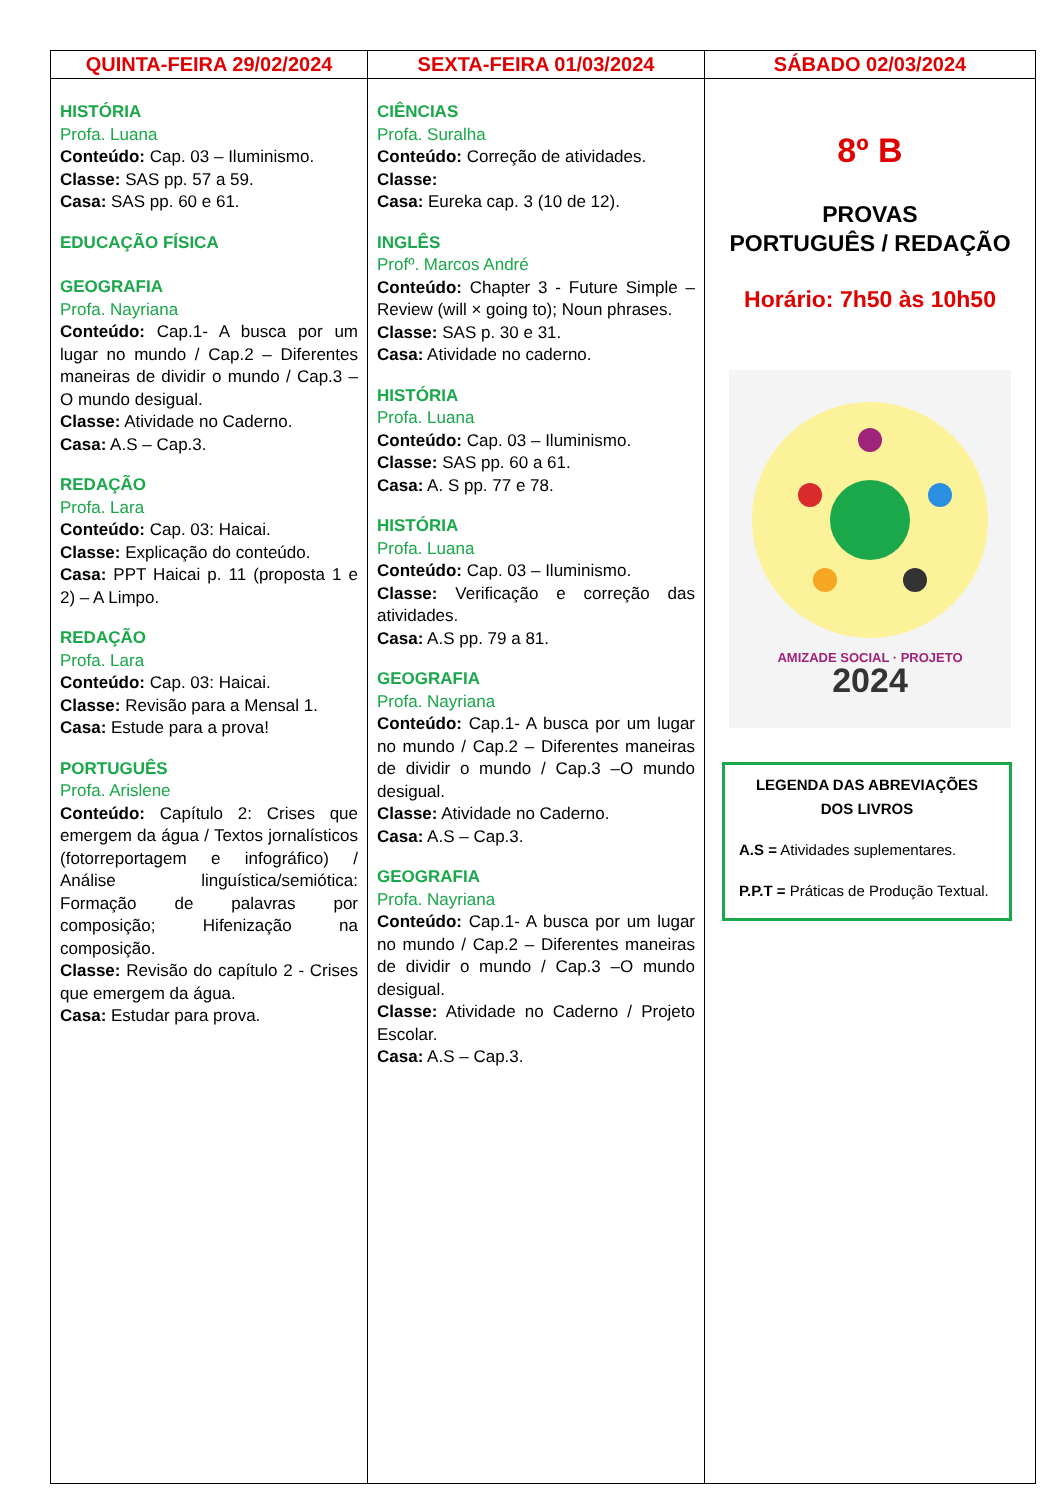| QUINTA-FEIRA 29/02/2024 | SEXTA-FEIRA 01/03/2024 | SÁBADO 02/03/2024 |
| --- | --- | --- |
| HISTÓRIA Profa. Luana Conteúdo: Cap. 03 – Iluminismo. Classe: SAS pp. 57 a 59. Casa: SAS pp. 60 e 61. EDUCAÇÃO FÍSICA GEOGRAFIA Profa. Nayriana Conteúdo: Cap.1- A busca por um lugar no mundo / Cap.2 – Diferentes maneiras de dividir o mundo / Cap.3 –O mundo desigual. Classe: Atividade no Caderno. Casa: A.S – Cap.3. REDAÇÃO Profa. Lara Conteúdo: Cap. 03: Haicai. Classe: Explicação do conteúdo. Casa: PPT Haicai p. 11 (proposta 1 e 2) – A Limpo. REDAÇÃO Profa. Lara Conteúdo: Cap. 03: Haicai. Classe: Revisão para a Mensal 1. Casa: Estude para a prova! PORTUGUÊS Profa. Arislene Conteúdo: Capítulo 2: Crises que emergem da água / Textos jornalísticos (fotorreportagem e infográfico) / Análise linguística/semiótica: Formação de palavras por composição; Hifenização na composição. Classe: Revisão do capítulo 2 - Crises que emergem da água. Casa: Estudar para prova. | CIÊNCIAS Profa. Suralha Conteúdo: Correção de atividades. Classe: Casa: Eureka cap. 3 (10 de 12). INGLÊS Profº. Marcos André Conteúdo: Chapter 3 - Future Simple – Review (will × going to); Noun phrases. Classe: SAS p. 30 e 31. Casa: Atividade no caderno. HISTÓRIA Profa. Luana Conteúdo: Cap. 03 – Iluminismo. Classe: SAS pp. 60 a 61. Casa: A. S pp. 77 e 78. HISTÓRIA Profa. Luana Conteúdo: Cap. 03 – Iluminismo. Classe: Verificação e correção das atividades. Casa: A.S pp. 79 a 81. GEOGRAFIA Profa. Nayriana Conteúdo: Cap.1- A busca por um lugar no mundo / Cap.2 – Diferentes maneiras de dividir o mundo / Cap.3 –O mundo desigual. Classe: Atividade no Caderno. Casa: A.S – Cap.3. GEOGRAFIA Profa. Nayriana Conteúdo: Cap.1- A busca por um lugar no mundo / Cap.2 – Diferentes maneiras de dividir o mundo / Cap.3 –O mundo desigual. Classe: Atividade no Caderno / Projeto Escolar. Casa: A.S – Cap.3. | 8º B PROVAS PORTUGUÊS / REDAÇÃO Horário: 7h50 às 10h50 AMIZADE SOCIAL · PROJETO 2024 LEGENDA DAS ABREVIAÇÕES DOS LIVROS A.S = Atividades suplementares. P.P.T = Práticas de Produção Textual. |